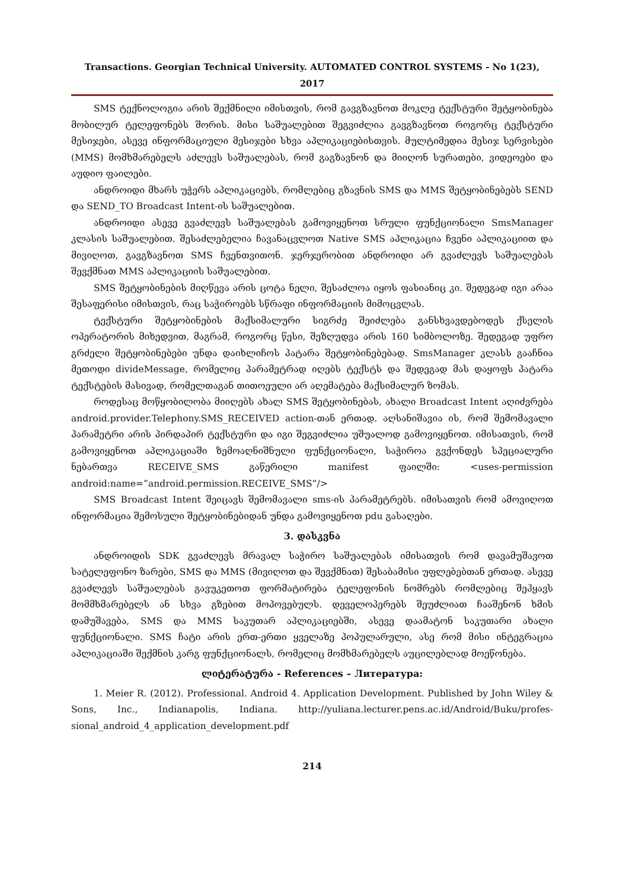Transactions. Georgian Technical University. AUTOMATED CONTROL SYSTEMS - No 1(23), 2017
SMS ტექნოლოგია არის შექმნილი იმისთვის, რომ გავგზავნოთ მოკლე ტექსტური შეტყობინება მობილურ ტელეფონებს შორის. მისი საშუალებით შეგვიძლია გავგზავნოთ როგორც ტექსტური მესიჯები, ასევე ინფორმაციული მესიჯები სხვა აპლიკაციებისთვის. მულტიმედია მესიჯ სერვისები (MMS) მომხმარებელს აძლევს საშუალებას, რომ გაგზავნონ და მიიღონ სურათები, ვიდეოები და აუდიო ფაილები.
ანდროიდი მხარს უჭერს აპლიკაციებს, რომლებიც გზავნის SMS და MMS შეტყობინებებს SEND და SEND_TO Broadcast Intent-ის საშუალებით.
ანდროიდი ასევე გვაძლევს საშუალებას გამოვიყენოთ სრული ფუნქციონალი SmsManager კლასის საშუალებით. შესაძლებელია ჩავანაცვლოთ Native SMS აპლიკაცია ჩვენი აპლიკაციით და მივიღოთ, გავგზავნოთ SMS ჩვენთვითონ. ჯერჯერობით ანდროიდი არ გვაძლევს საშუალებას შევქმნათ MMS აპლიკაციის საშუალებით.
SMS შეტყობინების მიღწევა არის ცოტა ნელი, შესაძლოა იყოს ფასიანიც კი. შედეგად იგი არაა შესაფერისი იმისთვის, რაც საჭიროებს სწრაფი ინფორმაციის მიმოცვლას.
ტექსტური შეტყობინების მაქსიმალური სიგრძე შეიძლება განსხვავდებოდეს ქსელის ოპერატორის მიხედვით, მაგრამ, როგორც წესი, შეზღუდვა არის 160 სიმბოლოზე. შედეგად უფრო გრძელი შეტყობინებები უნდა დაიხლიჩოს პატარა შეტყობინებებად. SmsManager კლასს გააჩნია მეთოდი divideMessage, რომელიც პარამეტრად იღებს ტექსტს და შედეგად მას დაყოფს პატარა ტექსტების მასივად, რომელთაგან თითოეული არ აღემატება მაქსიმალურ ზომას.
როდესაც მოწყობილობა მიიღებს ახალ SMS შეტყობინებას, ახალი Broadcast Intent აღიძვრება android.provider.Telephony.SMS_RECEIVED action-თან ერთად. აღსანიშავია ის, რომ შემომავალი პარამეტრი არის პირდაპირ ტექსტური და იგი შეგვიძლია უშუალოდ გამოვიყენოთ. იმისათვის, რომ გამოვიყენოთ აპლიკაციაში ზემოაღნიშნული ფუნქციონალი, საჭიროა გვქონდეს სპეციალური ნებართვა RECEIVE_SMS გაწერილი manifest ფაილში: <uses-permission android:name=”android.permission.RECEIVE_SMS”/>
SMS Broadcast Intent შეიცავს შემომავალი sms-ის პარამეტრებს. იმისათვის რომ ამოვიღოთ ინფორმაცია შემოსული შეტყობინებიდან უნდა გამოვიყენოთ pdu გასაღები.
3. დასკვნა
ანდროიდის SDK გვაძლევს მრავალ საჭირო საშუალებას იმისათვის რომ დავამუშავოთ სატელეფონო ზარები, SMS და MMS (მივიღოთ და შევქმნათ) შესაბამისი უფლებებთან ერთად. ასევე გვაძლევს საშუალებას გავუკეთოთ ფორმატირება ტელეფონის ნომრებს რომლებიც შეჰყავს მომმხმარებელს ან სხვა გზებით მოპოვებულს. დეველოპერებს შეუძლიათ ჩააშენონ ხმის დამუშავება, SMS და MMS საკუთარ აპლიკაციებში, ასევე დაამატონ საკუთარი ახალი ფუნქციონალი. SMS ჩატი არის ერთ-ერთი ყველაზე პოპულარული, ასე რომ მისი ინტეგრაცია აპლიკაციაში შექმნის კარგ ფუნქციონალს, რომელიც მომხმარებელს აუცილებლად მოეწონება.
ლიტერატურა - References – Литература:
1. Meier R. (2012). Professional. Android 4. Application Development. Published by John Wiley & Sons, Inc., Indianapolis, Indiana. http://yuliana.lecturer.pens.ac.id/Android/Buku/profes-sional_android_4_application_development.pdf
214